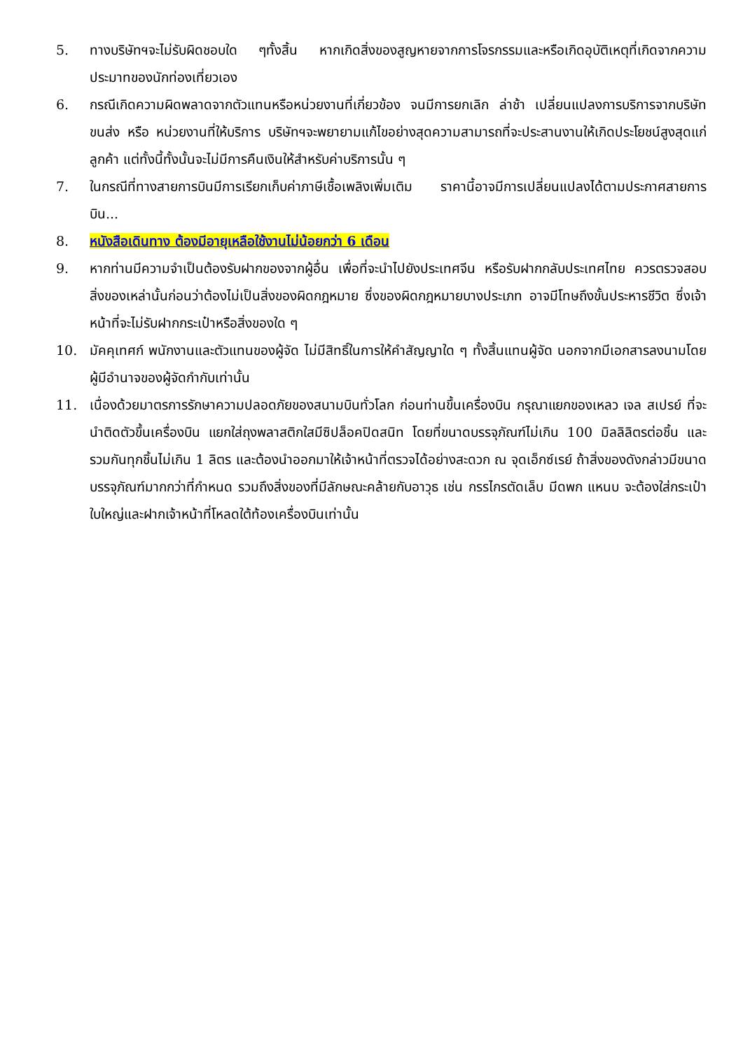5. ทางบริษัทฯจะไม่รับผิดชอบใด ๆทั้งสิ้น หากเกิดสิ่งของสูญหายจากการโจรกรรมและหรือเกิดอุบัติเหตุที่เกิดจากความประมาทของนักท่องเที่ยวเอง
6. กรณีเกิดความผิดพลาดจากตัวแทนหรือหน่วยงานที่เกี่ยวข้อง จนมีการยกเลิก ล่าช้า เปลี่ยนแปลงการบริการจากบริษัทขนส่ง หรือ หน่วยงานที่ให้บริการ บริษัทฯจะพยายามแก้ไขอย่างสุดความสามารถที่จะประสานงานให้เกิดประโยชน์สูงสุดแก่ลูกค้า แต่ทั้งนี้ทั้งนั้นจะไม่มีการคืนเงินให้สำหรับค่าบริการนั้น ๆ
7. ในกรณีที่ทางสายการบินมีการเรียกเก็บค่าภาษีเชื้อเพลิงเพิ่มเติม ราคานี้อาจมีการเปลี่ยนแปลงได้ตามประกาศสายการบิน...
8. หนังสือเดินทาง ต้องมีอายุเหลือใช้งานไม่น้อยกว่า 6 เดือน
9. หากท่านมีความจำเป็นต้องรับฝากของจากผู้อื่น เพื่อที่จะนำไปยังประเทศจีน หรือรับฝากกลับประเทศไทย ควรตรวจสอบสิ่งของเหล่านั้นก่อนว่าต้องไม่เป็นสิ่งของผิดกฎหมาย ซึ่งของผิดกฎหมายบางประเภท อาจมีโทษถึงขั้นประหารชีวิต ซึ่งเจ้าหน้าที่จะไม่รับฝากกระเป๋าหรือสิ่งของใด ๆ
10. มัคคุเทศก์ พนักงานและตัวแทนของผู้จัด ไม่มีสิทธิ์ในการให้คำสัญญาใด ๆ ทั้งสิ้นแทนผู้จัด นอกจากมีเอกสารลงนามโดยผู้มีอำนาจของผู้จัดกำกับเท่านั้น
11. เนื่องด้วยมาตรการรักษาความปลอดภัยของสนามบินทั่วโลก ก่อนท่านขึ้นเครื่องบิน กรุณาแยกของเหลว เจล สเปรย์ ที่จะนำติดตัวขึ้นเครื่องบิน แยกใส่ถุงพลาสติกใสมีซิปล็อคปิดสนิท โดยที่ขนาดบรรจุภัณฑ์ไม่เกิน 100 มิลลิลิตรต่อชิ้น และรวมกันทุกชิ้นไม่เกิน 1 ลิตร และต้องนำออกมาให้เจ้าหน้าที่ตรวจได้อย่างสะดวก ณ จุดเอ็กซ์เรย์ ถ้าสิ่งของดังกล่าวมีขนาดบรรจุภัณฑ์มากกว่าที่กำหนด รวมถึงสิ่งของที่มีลักษณะคล้ายกับอาวุธ เช่น กรรไกรตัดเล็บ มีดพก แหนบ จะต้องใส่กระเป๋าใบใหญ่และฝากเจ้าหน้าที่โหลดใต้ท้องเครื่องบินเท่านั้น